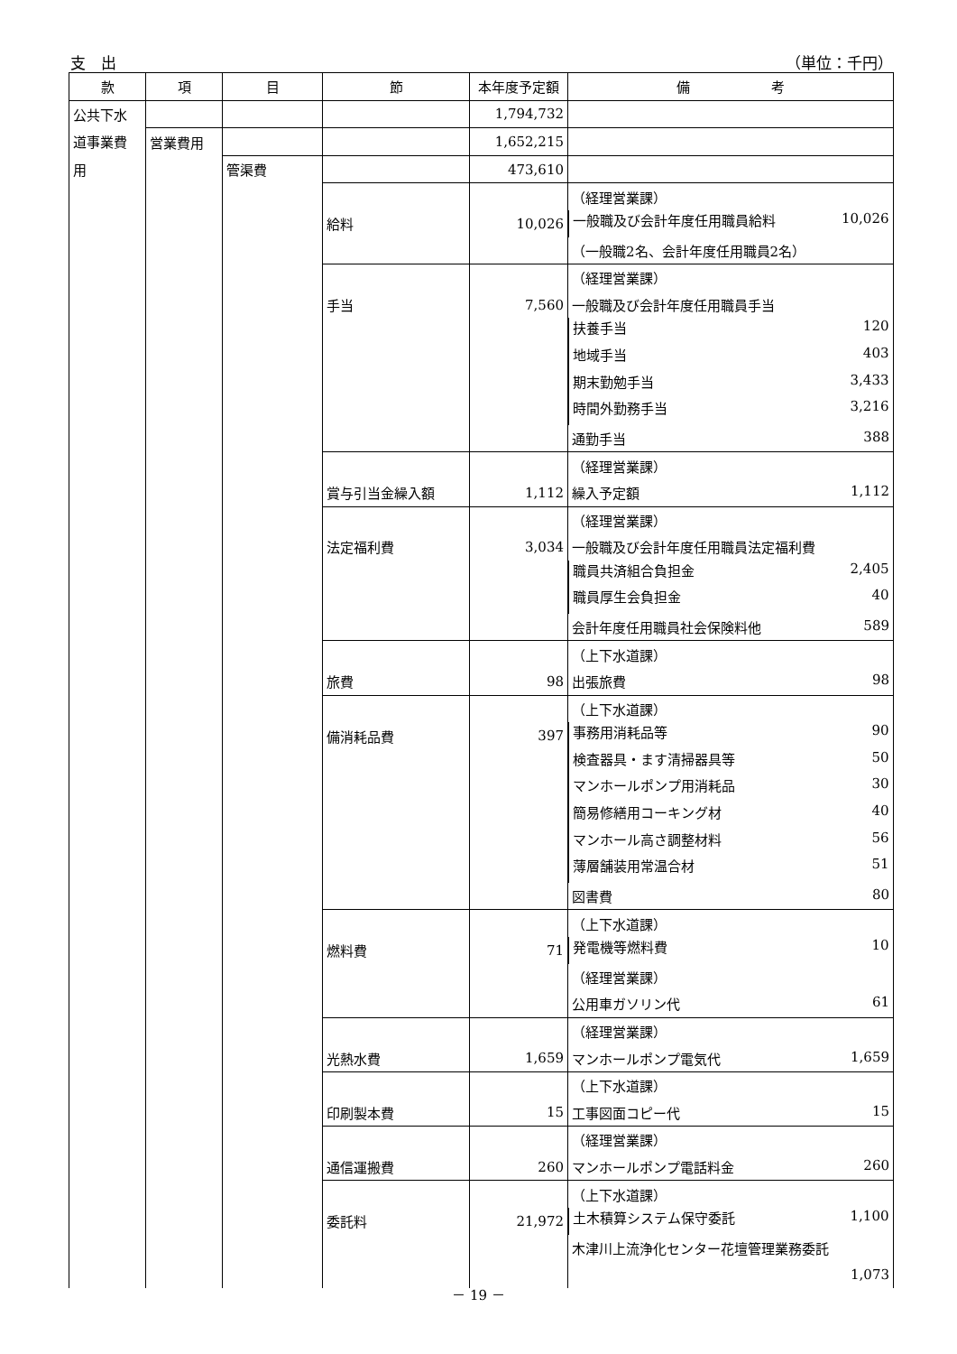支　出 （単位：千円）
| 款 | 項 | 目 | 節 | 本年度予定額 | 備 考 |
| --- | --- | --- | --- | --- | --- |
| 公共下水 | | | | 1,794,732 | |
| 道事業費 | 営業費用 | | | 1,652,215 | |
| 用 | | 管渠費 | | 473,610 | |
| | | | | | （経理営業課） |
| | | | 給料 | 10,026 | 一般職及び会計年度任用職員給料 10,026 |
| | | | | | （一般職2名、会計年度任用職員2名） |
| | | | | | （経理営業課） |
| | | | 手当 | 7,560 | 一般職及び会計年度任用職員手当 |
| | | | | | 扶養手当 120 |
| | | | | | 地域手当 403 |
| | | | | | 期末勤勉手当 3,433 |
| | | | | | 時間外勤務手当 3,216 |
| | | | | | 通勤手当 388 |
| | | | | | （経理営業課） |
| | | | 賞与引当金繰入額 | 1,112 | 繰入予定額 1,112 |
| | | | | | （経理営業課） |
| | | | 法定福利費 | 3,034 | 一般職及び会計年度任用職員法定福利費 |
| | | | | | 職員共済組合負担金 2,405 |
| | | | | | 職員厚生会負担金 40 |
| | | | | | 会計年度任用職員社会保険料他 589 |
| | | | | | （上下水道課） |
| | | | 旅費 | 98 | 出張旅費 98 |
| | | | | | （上下水道課） |
| | | | 備消耗品費 | 397 | 事務用消耗品等 90 |
| | | | | | 検査器具・ます清掃器具等 50 |
| | | | | | マンホールポンプ用消耗品 30 |
| | | | | | 簡易修繕用コーキング材 40 |
| | | | | | マンホール高さ調整材料 56 |
| | | | | | 薄層舗装用常温合材 51 |
| | | | | | 図書費 80 |
| | | | | | （上下水道課） |
| | | | 燃料費 | 71 | 発電機等燃料費 10 |
| | | | | | （経理営業課） |
| | | | | | 公用車ガソリン代 61 |
| | | | | | （経理営業課） |
| | | | 光熱水費 | 1,659 | マンホールポンプ電気代 1,659 |
| | | | | | （上下水道課） |
| | | | 印刷製本費 | 15 | 工事図面コピー代 15 |
| | | | | | （経理営業課） |
| | | | 通信運搬費 | 260 | マンホールポンプ電話料金 260 |
| | | | | | （上下水道課） |
| | | | 委託料 | 21,972 | 土木積算システム保守委託 1,100 |
| | | | | | 木津川上流浄化センター花壇管理業務委託 |
| | | | | | 1,073 |
－ 19 －